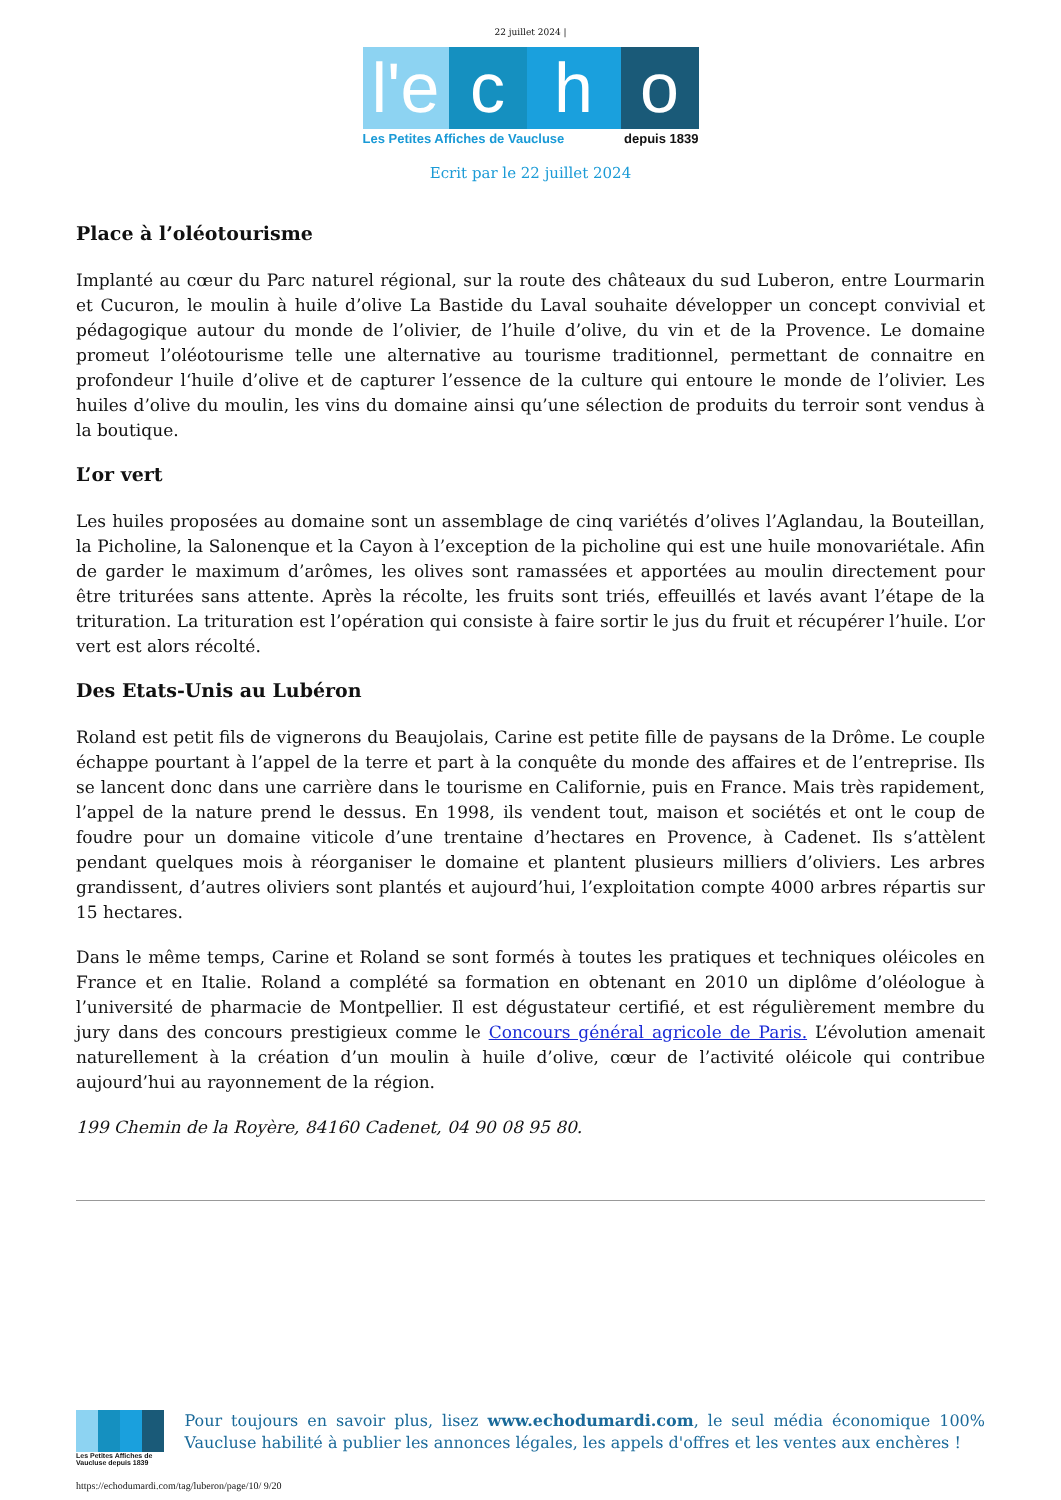22 juillet 2024 |
l'e
c h o
Les Petites Affiches de Vaucluse depuis 1839
Ecrit par le 22 juillet 2024
Place à l’oléotourisme
Implanté au cœur du Parc naturel régional, sur la route des châteaux du sud Luberon, entre Lourmarin et Cucuron, le moulin à huile d’olive La Bastide du Laval souhaite développer un concept convivial et pédagogique autour du monde de l’olivier, de l’huile d’olive, du vin et de la Provence. Le domaine promeut l’oléotourisme telle une alternative au tourisme traditionnel, permettant de connaitre en profondeur l‘huile d’olive et de capturer l’essence de la culture qui entoure le monde de l’olivier. Les huiles d’olive du moulin, les vins du domaine ainsi qu’une sélection de produits du terroir sont vendus à la boutique.
L’or vert
Les huiles proposées au domaine sont un assemblage de cinq variétés d’olives l’Aglandau, la Bouteillan, la Picholine, la Salonenque et la Cayon à l’exception de la picholine qui est une huile monovariétale. Afin de garder le maximum d’arômes, les olives sont ramassées et apportées au moulin directement pour être triturées sans attente. Après la récolte, les fruits sont triés, effeuillés et lavés avant l’étape de la trituration. La trituration est l’opération qui consiste à faire sortir le jus du fruit et récupérer l’huile. L’or vert est alors récolté.
Des Etats-Unis au Lubéron
Roland est petit fils de vignerons du Beaujolais, Carine est petite fille de paysans de la Drôme. Le couple échappe pourtant à l’appel de la terre et part à la conquête du monde des affaires et de l’entreprise. Ils se lancent donc dans une carrière dans le tourisme en Californie, puis en France. Mais très rapidement, l’appel de la nature prend le dessus. En 1998, ils vendent tout, maison et sociétés et ont le coup de foudre pour un domaine viticole d’une trentaine d’hectares en Provence, à Cadenet. Ils s’attèlent pendant quelques mois à réorganiser le domaine et plantent plusieurs milliers d’oliviers. Les arbres grandissent, d’autres oliviers sont plantés et aujourd’hui, l’exploitation compte 4000 arbres répartis sur 15 hectares.
Dans le même temps, Carine et Roland se sont formés à toutes les pratiques et techniques oléicoles en France et en Italie. Roland a complété sa formation en obtenant en 2010 un diplôme d’oléologue à l’université de pharmacie de Montpellier. Il est dégustateur certifié, et est régulièrement membre du jury dans des concours prestigieux comme le Concours général agricole de Paris. L’évolution amenait naturellement à la création d’un moulin à huile d’olive, cœur de l’activité oléicole qui contribue aujourd’hui au rayonnement de la région.
199 Chemin de la Royère, 84160 Cadenet, 04 90 08 95 80.
Les Petites Affiches de Vaucluse depuis 1839
Pour toujours en savoir plus, lisez www.echodumardi.com, le seul média économique 100% Vaucluse habilité à publier les annonces légales, les appels d'offres et les ventes aux enchères !
https://echodumardi.com/tag/luberon/page/10/ 9/20